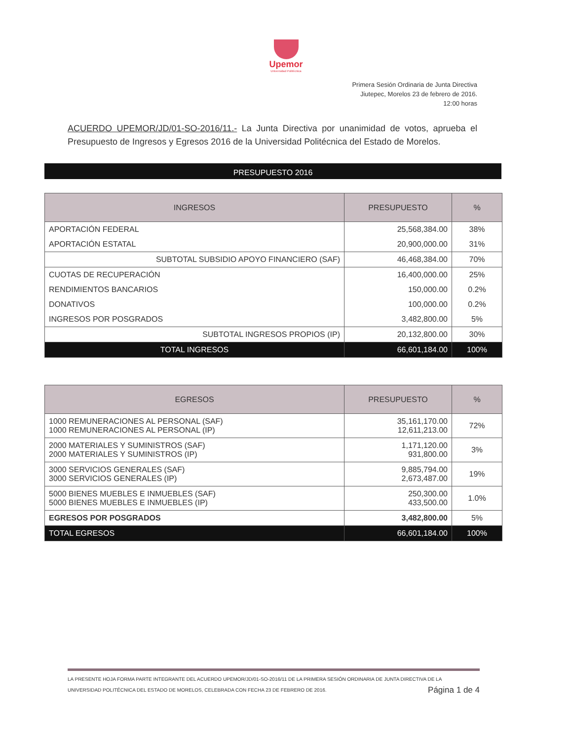Upemor
Universidad Politécnica
Primera Sesión Ordinaria de Junta Directiva
Jiutepec, Morelos 23 de febrero de 2016.
12:00 horas
ACUERDO UPEMOR/JD/01-SO-2016/11.- La Junta Directiva por unanimidad de votos, aprueba el Presupuesto de Ingresos y Egresos 2016 de la Universidad Politécnica del Estado de Morelos.
PRESUPUESTO 2016
| INGRESOS | PRESUPUESTO | % |
| --- | --- | --- |
| APORTACIÓN FEDERAL | 25,568,384.00 | 38% |
| APORTACIÓN ESTATAL | 20,900,000.00 | 31% |
| SUBTOTAL SUBSIDIO APOYO FINANCIERO (SAF) | 46,468,384.00 | 70% |
| CUOTAS DE RECUPERACIÓN | 16,400,000.00 | 25% |
| RENDIMIENTOS BANCARIOS | 150,000.00 | 0.2% |
| DONATIVOS | 100,000.00 | 0.2% |
| INGRESOS POR POSGRADOS | 3,482,800.00 | 5% |
| SUBTOTAL INGRESOS PROPIOS (IP) | 20,132,800.00 | 30% |
| TOTAL INGRESOS | 66,601,184.00 | 100% |
| EGRESOS | PRESUPUESTO | % |
| --- | --- | --- |
| 1000 REMUNERACIONES AL PERSONAL (SAF) 1000 REMUNERACIONES AL PERSONAL (IP) | 35,161,170.00 12,611,213.00 | 72% |
| 2000 MATERIALES Y SUMINISTROS (SAF) 2000 MATERIALES Y SUMINISTROS (IP) | 1,171,120.00 931,800.00 | 3% |
| 3000 SERVICIOS GENERALES (SAF) 3000 SERVICIOS GENERALES (IP) | 9,885,794.00 2,673,487.00 | 19% |
| 5000 BIENES MUEBLES E INMUEBLES (SAF) 5000 BIENES MUEBLES E INMUEBLES (IP) | 250,300.00 433,500.00 | 1.0% |
| EGRESOS POR POSGRADOS | 3,482,800.00 | 5% |
| TOTAL EGRESOS | 66,601,184.00 | 100% |
LA PRESENTE HOJA FORMA PARTE INTEGRANTE DEL ACUERDO UPEMOR/JD/01-SO-2016/11 DE LA PRIMERA SESIÓN ORDINARIA DE JUNTA DIRECTIVA DE LA
UNIVERSIDAD POLITÉCNICA DEL ESTADO DE MORELOS, CELEBRADA CON FECHA 23 DE FEBRERO DE 2016. Página 1 de 4